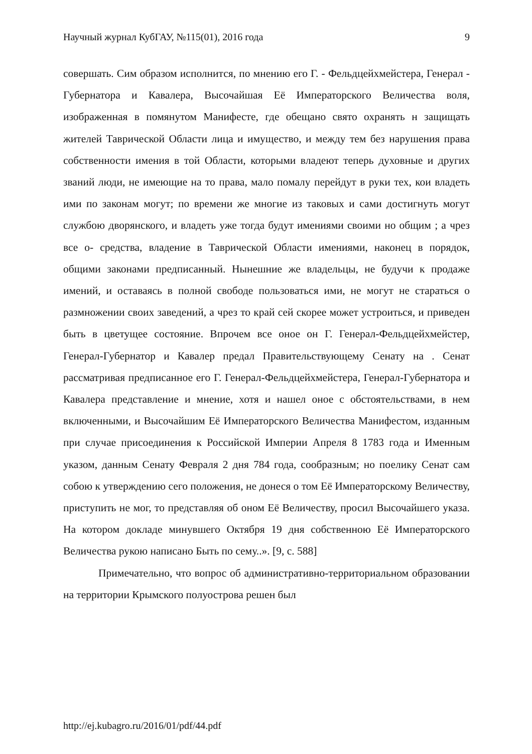Научный журнал КубГАУ, №115(01), 2016 года 9
совершать. Сим образом исполнится, по мнению его Г. - Фельдцейхмейстера, Генерал - Губернатора и Кавалера, Высочайшая Её Императорского Величества воля, изображенная в помянутом Манифесте, где обещано свято охранять н защищать жителей Таврической Области лица и имущество, и между тем без нарушения права собственности имения в той Области, которыми владеют теперь духовные и других званий люди, не имеющие на то права, мало помалу перейдут в руки тех, кои владеть ими по законам могут; по времени же многие из таковых и сами достигнуть могут службою дворянского, и владеть уже тогда будут имениями своими но общим ; а чрез все о- средства, владение в Таврической Области имениями, наконец в порядок, общими законами предписанный. Нынешние же владельцы, не будучи к продаже имений, и оставаясь в полной свободе пользоваться ими, не могут не стараться о размножении своих заведений, а чрез то край сей скорее может устроиться, и приведен быть в цветущее состояние. Впрочем все оное он Г. Генерал-Фельдцейхмейстер, Генерал-Губернатор и Кавалер предал Правительствующему Сенату на . Сенат рассматривая предписанное его Г. Генерал-Фельдцейхмейстера, Генерал-Губернатора и Кавалера представление и мнение, хотя и нашел оное с обстоятельствами, в нем включенными, и Высочайшим Её Императорского Величества Манифестом, изданным при случае присоединения к Российской Империи Апреля 8 1783 года и Именным указом, данным Сенату Февраля 2 дня 784 года, сообразным; но поелику Сенат сам собою к утверждению сего положения, не донеся о том Её Императорскому Величеству, приступить не мог, то представляя об оном Её Величеству, просил Высочайшего указа. На котором докладе минувшего Октября 19 дня собственною Её Императорского Величества рукою написано Быть по сему..». [9, с. 588]
Примечательно, что вопрос об административно-территориальном образовании на территории Крымского полуострова решен был
http://ej.kubagro.ru/2016/01/pdf/44.pdf